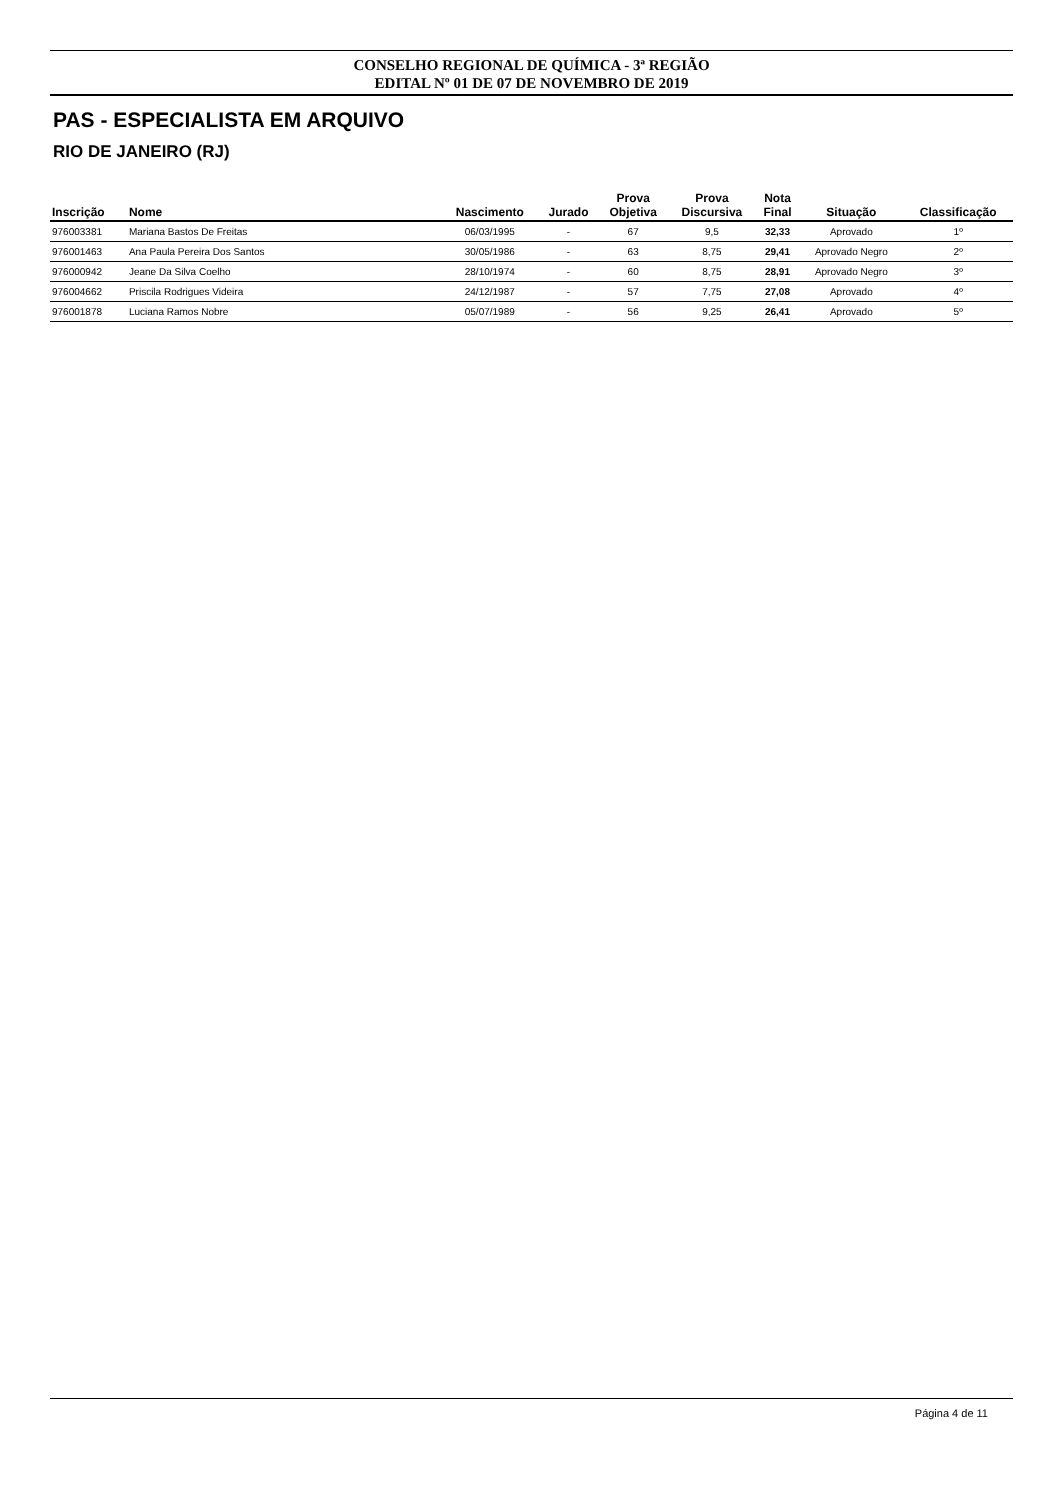CONSELHO REGIONAL DE QUÍMICA - 3ª REGIÃO
EDITAL Nº 01 DE 07 DE NOVEMBRO DE 2019
PAS - ESPECIALISTA EM ARQUIVO
RIO DE JANEIRO (RJ)
| Inscrição | Nome | Nascimento | Jurado | Prova Objetiva | Prova Discursiva | Nota Final | Situação | Classificação |
| --- | --- | --- | --- | --- | --- | --- | --- | --- |
| 976003381 | Mariana Bastos De Freitas | 06/03/1995 | - | 67 | 9,5 | 32,33 | Aprovado | 1º |
| 976001463 | Ana Paula Pereira Dos Santos | 30/05/1986 | - | 63 | 8,75 | 29,41 | Aprovado Negro | 2º |
| 976000942 | Jeane Da Silva Coelho | 28/10/1974 | - | 60 | 8,75 | 28,91 | Aprovado Negro | 3º |
| 976004662 | Priscila Rodrigues Videira | 24/12/1987 | - | 57 | 7,75 | 27,08 | Aprovado | 4º |
| 976001878 | Luciana Ramos Nobre | 05/07/1989 | - | 56 | 9,25 | 26,41 | Aprovado | 5º |
Página 4 de 11